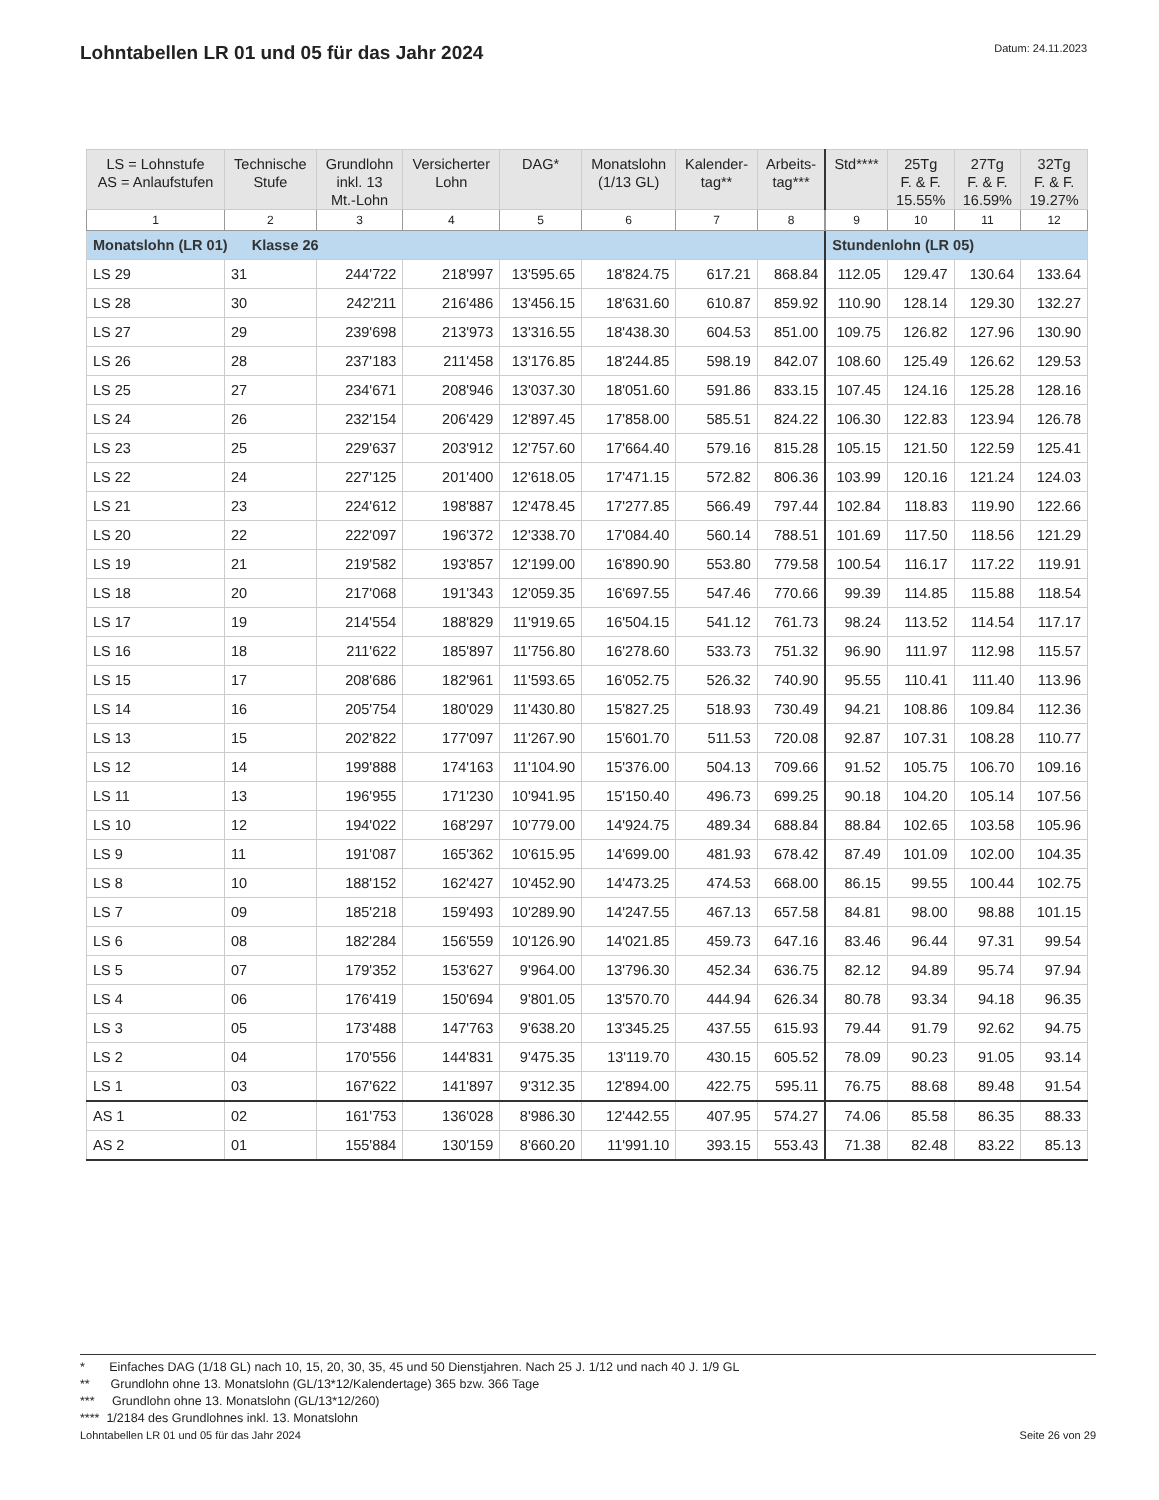Lohntabellen LR 01 und 05 für das Jahr 2024
Datum: 24.11.2023
| LS = Lohnstufe AS = Anlaufstufen | Technische Stufe | Grundlohn inkl. 13 Mt.-Lohn | Versicherter Lohn | DAG* | Monatslohn (1/13 GL) | Kalender- tag** | Arbeits- tag*** | Std**** | 25Tg F. & F. 15.55% | 27Tg F. & F. 16.59% | 32Tg F. & F. 19.27% |
| --- | --- | --- | --- | --- | --- | --- | --- | --- | --- | --- | --- |
| 1 | 2 | 3 | 4 | 5 | 6 | 7 | 8 | 9 | 10 | 11 | 12 |
| Monatslohn (LR 01) Klasse 26 | | | | | | | | Stundenlohn (LR 05) | | | |
| LS 29 | 31 | 244'722 | 218'997 | 13'595.65 | 18'824.75 | 617.21 | 868.84 | 112.05 | 129.47 | 130.64 | 133.64 |
| LS 28 | 30 | 242'211 | 216'486 | 13'456.15 | 18'631.60 | 610.87 | 859.92 | 110.90 | 128.14 | 129.30 | 132.27 |
| LS 27 | 29 | 239'698 | 213'973 | 13'316.55 | 18'438.30 | 604.53 | 851.00 | 109.75 | 126.82 | 127.96 | 130.90 |
| LS 26 | 28 | 237'183 | 211'458 | 13'176.85 | 18'244.85 | 598.19 | 842.07 | 108.60 | 125.49 | 126.62 | 129.53 |
| LS 25 | 27 | 234'671 | 208'946 | 13'037.30 | 18'051.60 | 591.86 | 833.15 | 107.45 | 124.16 | 125.28 | 128.16 |
| LS 24 | 26 | 232'154 | 206'429 | 12'897.45 | 17'858.00 | 585.51 | 824.22 | 106.30 | 122.83 | 123.94 | 126.78 |
| LS 23 | 25 | 229'637 | 203'912 | 12'757.60 | 17'664.40 | 579.16 | 815.28 | 105.15 | 121.50 | 122.59 | 125.41 |
| LS 22 | 24 | 227'125 | 201'400 | 12'618.05 | 17'471.15 | 572.82 | 806.36 | 103.99 | 120.16 | 121.24 | 124.03 |
| LS 21 | 23 | 224'612 | 198'887 | 12'478.45 | 17'277.85 | 566.49 | 797.44 | 102.84 | 118.83 | 119.90 | 122.66 |
| LS 20 | 22 | 222'097 | 196'372 | 12'338.70 | 17'084.40 | 560.14 | 788.51 | 101.69 | 117.50 | 118.56 | 121.29 |
| LS 19 | 21 | 219'582 | 193'857 | 12'199.00 | 16'890.90 | 553.80 | 779.58 | 100.54 | 116.17 | 117.22 | 119.91 |
| LS 18 | 20 | 217'068 | 191'343 | 12'059.35 | 16'697.55 | 547.46 | 770.66 | 99.39 | 114.85 | 115.88 | 118.54 |
| LS 17 | 19 | 214'554 | 188'829 | 11'919.65 | 16'504.15 | 541.12 | 761.73 | 98.24 | 113.52 | 114.54 | 117.17 |
| LS 16 | 18 | 211'622 | 185'897 | 11'756.80 | 16'278.60 | 533.73 | 751.32 | 96.90 | 111.97 | 112.98 | 115.57 |
| LS 15 | 17 | 208'686 | 182'961 | 11'593.65 | 16'052.75 | 526.32 | 740.90 | 95.55 | 110.41 | 111.40 | 113.96 |
| LS 14 | 16 | 205'754 | 180'029 | 11'430.80 | 15'827.25 | 518.93 | 730.49 | 94.21 | 108.86 | 109.84 | 112.36 |
| LS 13 | 15 | 202'822 | 177'097 | 11'267.90 | 15'601.70 | 511.53 | 720.08 | 92.87 | 107.31 | 108.28 | 110.77 |
| LS 12 | 14 | 199'888 | 174'163 | 11'104.90 | 15'376.00 | 504.13 | 709.66 | 91.52 | 105.75 | 106.70 | 109.16 |
| LS 11 | 13 | 196'955 | 171'230 | 10'941.95 | 15'150.40 | 496.73 | 699.25 | 90.18 | 104.20 | 105.14 | 107.56 |
| LS 10 | 12 | 194'022 | 168'297 | 10'779.00 | 14'924.75 | 489.34 | 688.84 | 88.84 | 102.65 | 103.58 | 105.96 |
| LS 9 | 11 | 191'087 | 165'362 | 10'615.95 | 14'699.00 | 481.93 | 678.42 | 87.49 | 101.09 | 102.00 | 104.35 |
| LS 8 | 10 | 188'152 | 162'427 | 10'452.90 | 14'473.25 | 474.53 | 668.00 | 86.15 | 99.55 | 100.44 | 102.75 |
| LS 7 | 09 | 185'218 | 159'493 | 10'289.90 | 14'247.55 | 467.13 | 657.58 | 84.81 | 98.00 | 98.88 | 101.15 |
| LS 6 | 08 | 182'284 | 156'559 | 10'126.90 | 14'021.85 | 459.73 | 647.16 | 83.46 | 96.44 | 97.31 | 99.54 |
| LS 5 | 07 | 179'352 | 153'627 | 9'964.00 | 13'796.30 | 452.34 | 636.75 | 82.12 | 94.89 | 95.74 | 97.94 |
| LS 4 | 06 | 176'419 | 150'694 | 9'801.05 | 13'570.70 | 444.94 | 626.34 | 80.78 | 93.34 | 94.18 | 96.35 |
| LS 3 | 05 | 173'488 | 147'763 | 9'638.20 | 13'345.25 | 437.55 | 615.93 | 79.44 | 91.79 | 92.62 | 94.75 |
| LS 2 | 04 | 170'556 | 144'831 | 9'475.35 | 13'119.70 | 430.15 | 605.52 | 78.09 | 90.23 | 91.05 | 93.14 |
| LS 1 | 03 | 167'622 | 141'897 | 9'312.35 | 12'894.00 | 422.75 | 595.11 | 76.75 | 88.68 | 89.48 | 91.54 |
| AS 1 | 02 | 161'753 | 136'028 | 8'986.30 | 12'442.55 | 407.95 | 574.27 | 74.06 | 85.58 | 86.35 | 88.33 |
| AS 2 | 01 | 155'884 | 130'159 | 8'660.20 | 11'991.10 | 393.15 | 553.43 | 71.38 | 82.48 | 83.22 | 85.13 |
* Einfaches DAG (1/18 GL) nach 10, 15, 20, 30, 35, 45 und 50 Dienstjahren. Nach 25 J. 1/12 und nach 40 J. 1/9 GL
** Grundlohn ohne 13. Monatslohn (GL/13*12/Kalendertage) 365 bzw. 366 Tage
*** Grundlohn ohne 13. Monatslohn (GL/13*12/260)
**** 1/2184 des Grundlohnes inkl. 13. Monatslohn
Lohntabellen LR 01 und 05 für das Jahr 2024 Seite 26 von 29